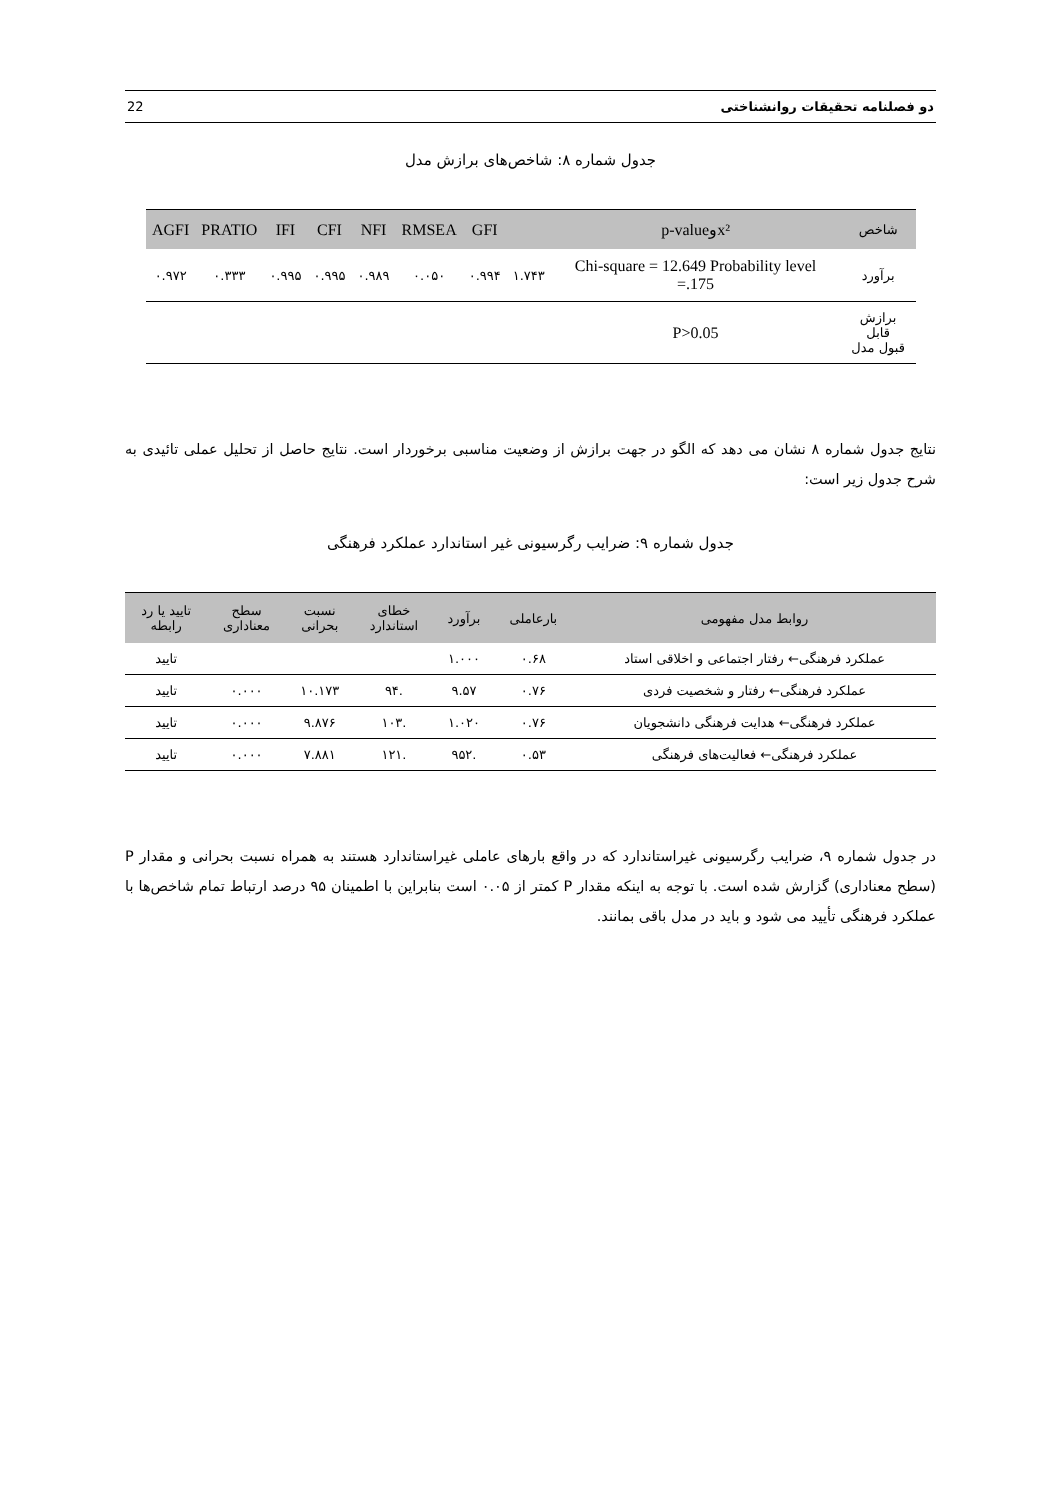دو فصلنامه تحقیقات روانشناختی 22
جدول شماره ۸: شاخص‌های برازش مدل
| شاخص | x²وp-value | | GFI | RMSEA | NFI | CFI | IFI | PRATIO | AGFI |
| --- | --- | --- | --- | --- | --- | --- | --- | --- | --- |
| برآورد | Chi-square = 12.649 Probability level =.175 | ۱.۷۴۳ | ۰.۹۹۴ | ۰.۰۵۰ | ۰.۹۸۹ | ۰.۹۹۵ | ۰.۹۹۵ | ۰.۳۳۳ | ۰.۹۷۲ |
| برازش قابل قبول مدل | P>0.05 | | | | | | | | |
نتایج جدول شماره ۸ نشان می دهد که الگو در جهت برازش از وضعیت مناسبی برخوردار است. نتایج حاصل از تحلیل عملی تائیدی به شرح جدول زیر است:
جدول شماره ۹: ضرایب رگرسیونی غیر استاندارد عملکرد فرهنگی
| روابط مدل مفهومی | بارعاملی | برآورد | خطای استاندارد | نسبت بحرانی | سطح معناداری | تایید یا رد رابطه |
| --- | --- | --- | --- | --- | --- | --- |
| عملکرد فرهنگی← رفتار اجتماعی و اخلاقی استاد | ۰.۶۸ | ۱.۰۰۰ | | | | تایید |
| عملکرد فرهنگی← رفتار و شخصیت فردی | ۰.۷۶ | ۹.۵۷ | .۹۴ | ۱۰.۱۷۳ | ۰.۰۰۰ | تایید |
| عملکرد فرهنگی← هدایت فرهنگی دانشجویان | ۰.۷۶ | ۱.۰۲۰ | .۱۰۳ | ۹.۸۷۶ | ۰.۰۰۰ | تایید |
| عملکرد فرهنگی← فعالیت‌های فرهنگی | ۰.۵۳ | .۹۵۲ | .۱۲۱ | ۷.۸۸۱ | ۰.۰۰۰ | تایید |
در جدول شماره ۹، ضرایب رگرسیونی غیراستاندارد که در واقع بارهای عاملی غیراستاندارد هستند به همراه نسبت بحرانی و مقدار P (سطح معناداری) گزارش شده است. با توجه به اینکه مقدار P کمتر از ۰.۰۵ است بنابراین با اطمینان ۹۵ درصد ارتباط تمام شاخص‌ها با عملکرد فرهنگی تأیید می شود و باید در مدل باقی بمانند.